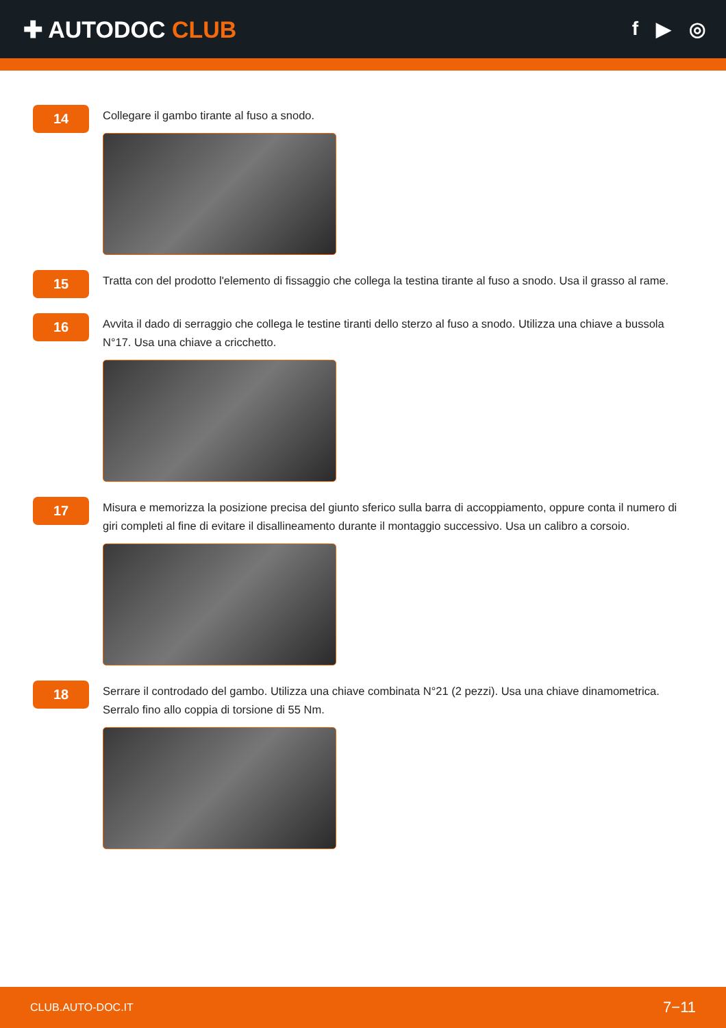✚ AUTODOC CLUB
f ▶ ◎
14
Collegare il gambo tirante al fuso a snodo.
15
Tratta con del prodotto l'elemento di fissaggio che collega la testina tirante al fuso a snodo. Usa il grasso al rame.
16
Avvita il dado di serraggio che collega le testine tiranti dello sterzo al fuso a snodo. Utilizza una chiave a bussola N°17. Usa una chiave a cricchetto.
17
Misura e memorizza la posizione precisa del giunto sferico sulla barra di accoppiamento, oppure conta il numero di giri completi al fine di evitare il disallineamento durante il montaggio successivo. Usa un calibro a corsoio.
18
Serrare il controdado del gambo. Utilizza una chiave combinata N°21 (2 pezzi). Usa una chiave dinamometrica. Serralo fino allo coppia di torsione di 55 Nm.
CLUB.AUTO-DOC.IT 7−11